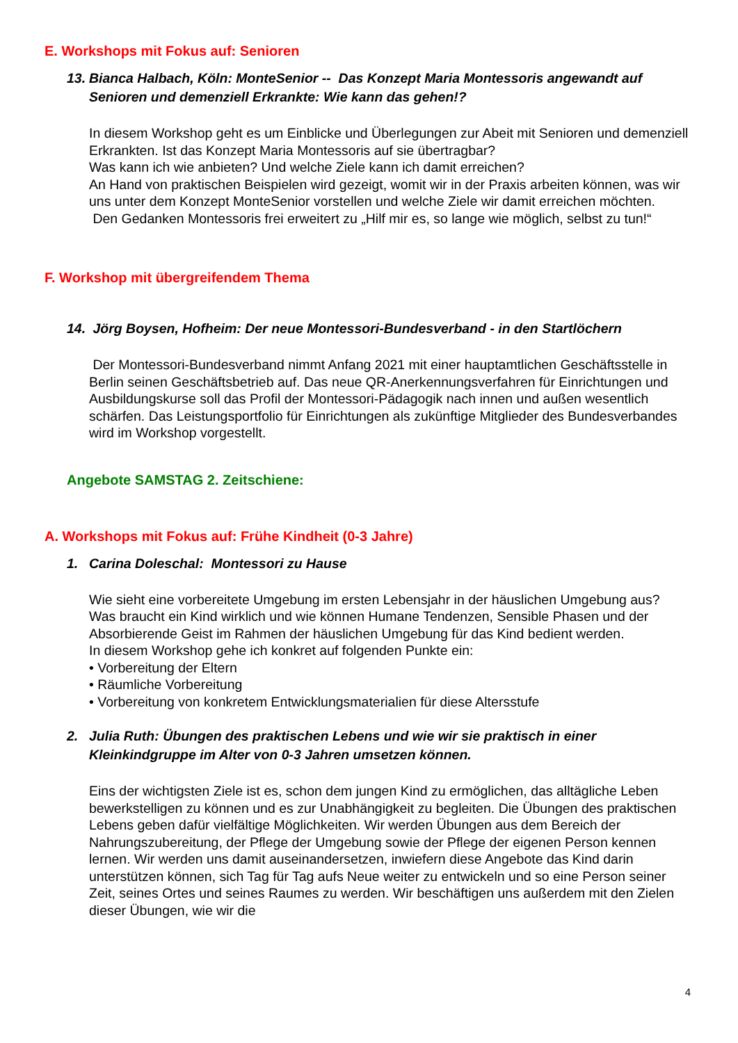E. Workshops mit Fokus auf: Senioren
13. Bianca Halbach, Köln: MonteSenior -- Das Konzept Maria Montessoris angewandt auf Senioren und demenziell Erkrankte: Wie kann das gehen!?
In diesem Workshop geht es um Einblicke und Überlegungen zur Abeit mit Senioren und demenziell Erkrankten. Ist das Konzept Maria Montessoris auf sie übertragbar?
Was kann ich wie anbieten? Und welche Ziele kann ich damit erreichen?
An Hand von praktischen Beispielen wird gezeigt, womit wir in der Praxis arbeiten können, was wir uns unter dem Konzept MonteSenior vorstellen und welche Ziele wir damit erreichen möchten.
Den Gedanken Montessoris frei erweitert zu „Hilf mir es, so lange wie möglich, selbst zu tun!“
F. Workshop mit übergreifendem Thema
14. Jörg Boysen, Hofheim: Der neue Montessori-Bundesverband - in den Startlöchern
Der Montessori-Bundesverband nimmt Anfang 2021 mit einer hauptamtlichen Geschäftsstelle in Berlin seinen Geschäftsbetrieb auf. Das neue QR-Anerkennungsverfahren für Einrichtungen und Ausbildungskurse soll das Profil der Montessori-Pädagogik nach innen und außen wesentlich schärfen. Das Leistungsportfolio für Einrichtungen als zukünftige Mitglieder des Bundesverbandes wird im Workshop vorgestellt.
Angebote SAMSTAG 2. Zeitschiene:
A. Workshops mit Fokus auf: Frühe Kindheit (0-3 Jahre)
1. Carina Doleschal: Montessori zu Hause
Wie sieht eine vorbereitete Umgebung im ersten Lebensjahr in der häuslichen Umgebung aus? Was braucht ein Kind wirklich und wie können Humane Tendenzen, Sensible Phasen und der Absorbierende Geist im Rahmen der häuslichen Umgebung für das Kind bedient werden.
In diesem Workshop gehe ich konkret auf folgenden Punkte ein:
• Vorbereitung der Eltern
• Räumliche Vorbereitung
• Vorbereitung von konkretem Entwicklungsmaterialien für diese Altersstufe
2. Julia Ruth: Übungen des praktischen Lebens und wie wir sie praktisch in einer Kleinkindgruppe im Alter von 0-3 Jahren umsetzen können.
Eins der wichtigsten Ziele ist es, schon dem jungen Kind zu ermöglichen, das alltägliche Leben bewerkstelligen zu können und es zur Unabhängigkeit zu begleiten. Die Übungen des praktischen Lebens geben dafür vielfältige Möglichkeiten. Wir werden Übungen aus dem Bereich der Nahrungszubereitung, der Pflege der Umgebung sowie der Pflege der eigenen Person kennen lernen. Wir werden uns damit auseinandersetzen, inwiefern diese Angebote das Kind darin unterstützen können, sich Tag für Tag aufs Neue weiter zu entwickeln und so eine Person seiner Zeit, seines Ortes und seines Raumes zu werden. Wir beschäftigen uns außerdem mit den Zielen dieser Übungen, wie wir die
4